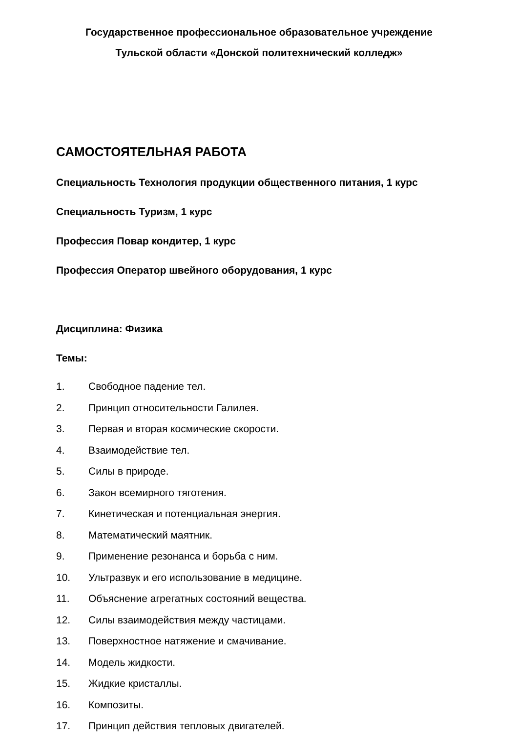Государственное профессиональное образовательное учреждение
Тульской области «Донской политехнический колледж»
САМОСТОЯТЕЛЬНАЯ РАБОТА
Специальность Технология продукции общественного питания, 1 курс
Специальность Туризм, 1 курс
Профессия Повар кондитер, 1 курс
Профессия Оператор швейного оборудования, 1 курс
Дисциплина: Физика
Темы:
1. Свободное падение тел.
2. Принцип относительности Галилея.
3. Первая и вторая космические скорости.
4. Взаимодействие тел.
5. Силы в природе.
6. Закон всемирного тяготения.
7. Кинетическая и потенциальная энергия.
8. Математический маятник.
9. Применение резонанса и борьба с ним.
10. Ультразвук и его использование в медицине.
11. Объяснение агрегатных состояний вещества.
12. Силы взаимодействия между частицами.
13. Поверхностное натяжение и смачивание.
14. Модель жидкости.
15. Жидкие кристаллы.
16. Композиты.
17. Принцип действия тепловых двигателей.